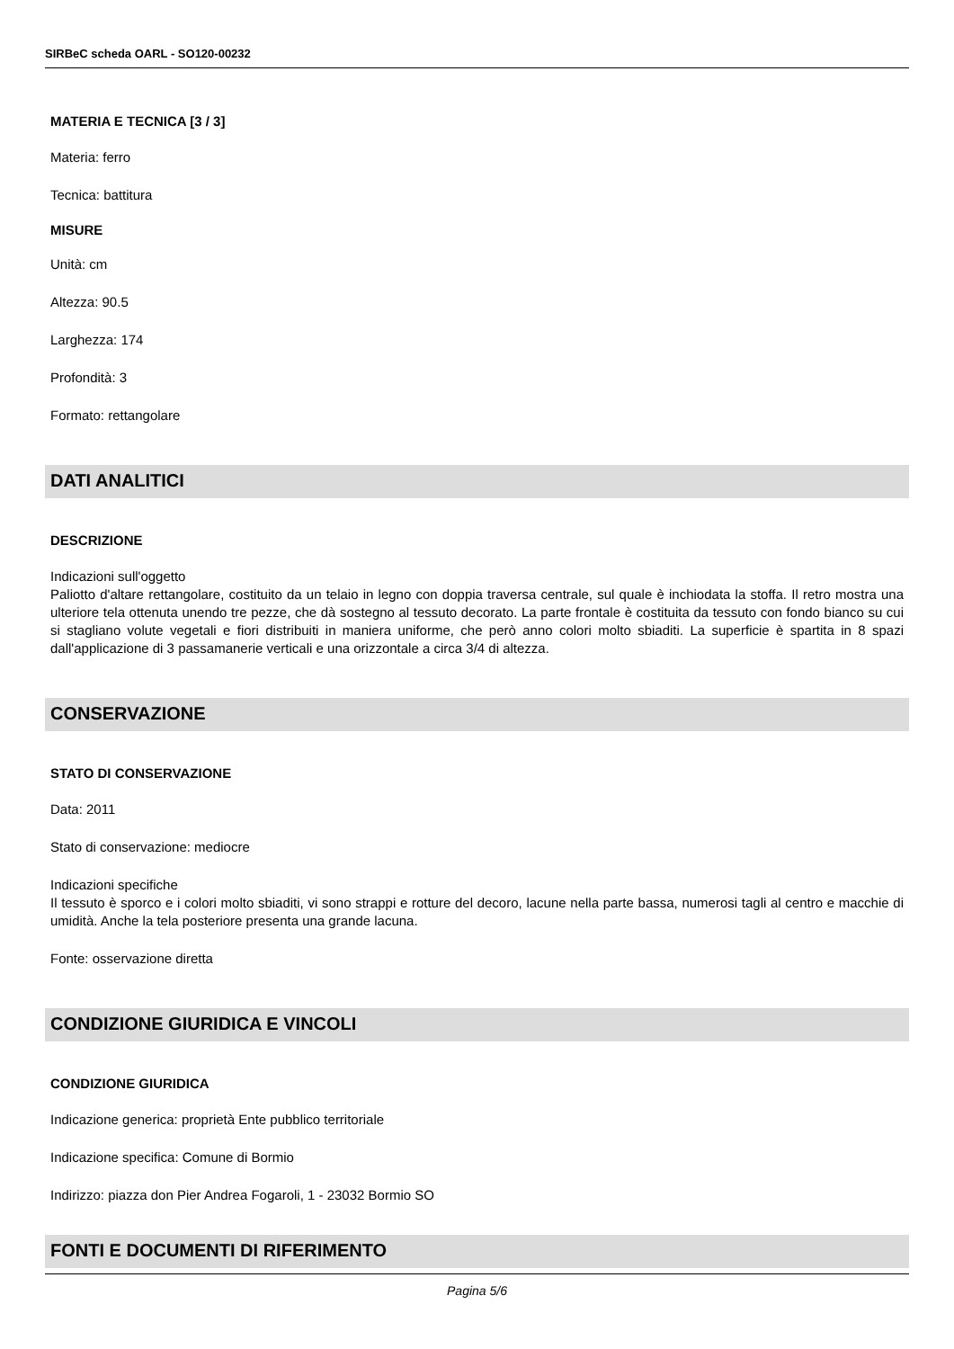SIRBeC scheda OARL - SO120-00232
MATERIA E TECNICA [3 / 3]
Materia: ferro
Tecnica: battitura
MISURE
Unità: cm
Altezza: 90.5
Larghezza: 174
Profondità: 3
Formato: rettangolare
DATI ANALITICI
DESCRIZIONE
Indicazioni sull'oggetto
Paliotto d'altare rettangolare, costituito da un telaio in legno con doppia traversa centrale, sul quale è inchiodata la stoffa. Il retro mostra una ulteriore tela ottenuta unendo tre pezze, che dà sostegno al tessuto decorato. La parte frontale è costituita da tessuto con fondo bianco su cui si stagliano volute vegetali e fiori distribuiti in maniera uniforme, che però anno colori molto sbiaditi. La superficie è spartita in 8 spazi dall'applicazione di 3 passamanerie verticali e una orizzontale a circa 3/4 di altezza.
CONSERVAZIONE
STATO DI CONSERVAZIONE
Data: 2011
Stato di conservazione: mediocre
Indicazioni specifiche
Il tessuto è sporco e i colori molto sbiaditi, vi sono strappi e rotture del decoro, lacune nella parte bassa, numerosi tagli al centro e macchie di umidità. Anche la tela posteriore presenta una grande lacuna.
Fonte: osservazione diretta
CONDIZIONE GIURIDICA E VINCOLI
CONDIZIONE GIURIDICA
Indicazione generica: proprietà Ente pubblico territoriale
Indicazione specifica: Comune di Bormio
Indirizzo: piazza don Pier Andrea Fogaroli, 1 - 23032 Bormio SO
FONTI E DOCUMENTI DI RIFERIMENTO
Pagina 5/6